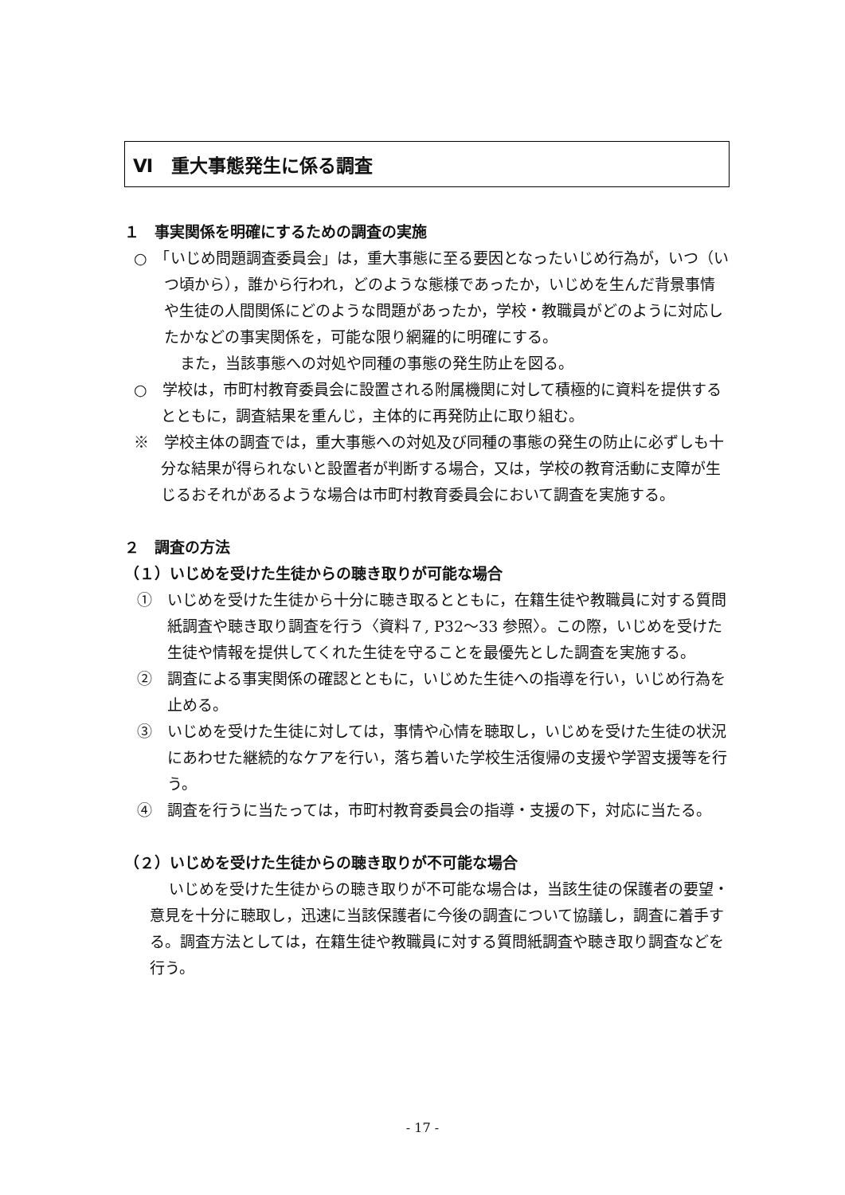Ⅵ　重大事態発生に係る調査
１　事実関係を明確にするための調査の実施
○　「いじめ問題調査委員会」は，重大事態に至る要因となったいじめ行為が，いつ（いつ頃から），誰から行われ，どのような態様であったか，いじめを生んだ背景事情や生徒の人間関係にどのような問題があったか，学校・教職員がどのように対応したかなどの事実関係を，可能な限り網羅的に明確にする。
また，当該事態への対処や同種の事態の発生防止を図る。
○　学校は，市町村教育委員会に設置される附属機関に対して積極的に資料を提供するとともに，調査結果を重んじ，主体的に再発防止に取り組む。
※　学校主体の調査では，重大事態への対処及び同種の事態の発生の防止に必ずしも十分な結果が得られないと設置者が判断する場合，又は，学校の教育活動に支障が生じるおそれがあるような場合は市町村教育委員会において調査を実施する。
２　調査の方法
（１）いじめを受けた生徒からの聴き取りが可能な場合
①　いじめを受けた生徒から十分に聴き取るとともに，在籍生徒や教職員に対する質問紙調査や聴き取り調査を行う〈資料７, P32～33 参照〉。この際，いじめを受けた生徒や情報を提供してくれた生徒を守ることを最優先とした調査を実施する。
②　調査による事実関係の確認とともに，いじめた生徒への指導を行い，いじめ行為を止める。
③　いじめを受けた生徒に対しては，事情や心情を聴取し，いじめを受けた生徒の状況にあわせた継続的なケアを行い，落ち着いた学校生活復帰の支援や学習支援等を行う。
④　調査を行うに当たっては，市町村教育委員会の指導・支援の下，対応に当たる。
（２）いじめを受けた生徒からの聴き取りが不可能な場合
いじめを受けた生徒からの聴き取りが不可能な場合は，当該生徒の保護者の要望・意見を十分に聴取し，迅速に当該保護者に今後の調査について協議し，調査に着手する。調査方法としては，在籍生徒や教職員に対する質問紙調査や聴き取り調査などを行う。
- 17 -